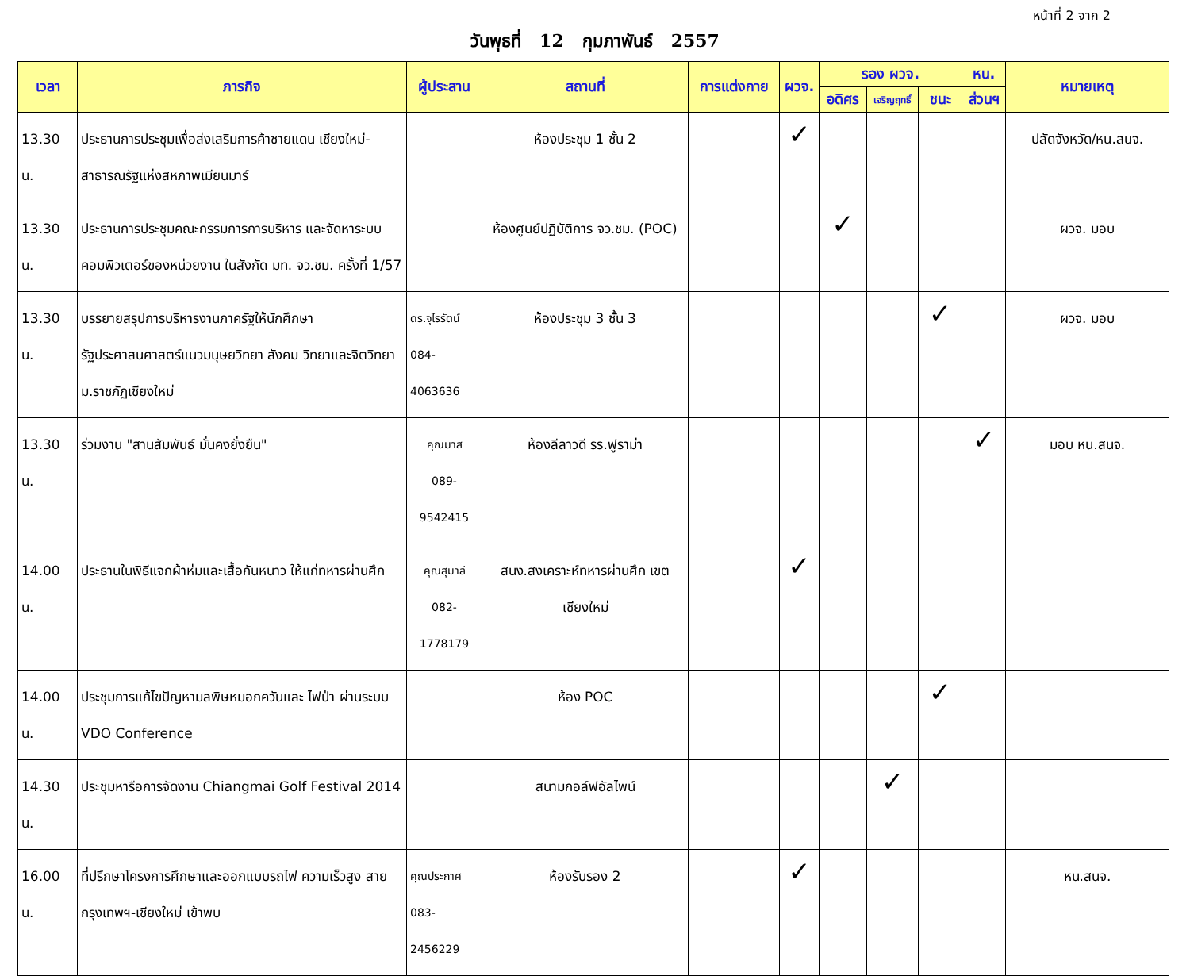หน้าที่ 2 จาก 2
วันพุธที่ 12 กุมภาพันธ์ 2557
| เวลา | ภารกิจ | ผู้ประสาน | สถานที่ | การแต่งกาย | ผวจ. | รอง ผวจ. | | | หน. | หมายเหตุ |
| --- | --- | --- | --- | --- | --- | --- | --- | --- | --- | --- |
| | | | | | | อดิศร | เจริญฤทธิ์ | ชนะ | ส่วนฯ | |
| 13.30 น. | ประธานการประชุมเพื่อส่งเสริมการค้าชายแดน เชียงใหม่-สาธารณรัฐแห่งสหภาพเมียนมาร์ | | ห้องประชุม 1 ชั้น 2 | | ✓ | | | | | ปลัดจังหวัด/หน.สนจ. |
| 13.30 น. | ประธานการประชุมคณะกรรมการการบริหาร และจัดหาระบบคอมพิวเตอร์ของหน่วยงาน ในสังกัด มท. จว.ชม. ครั้งที่ 1/57 | | ห้องศูนย์ปฏิบัติการ จว.ชม. (POC) | | | ✓ | | | | ผวจ. มอบ |
| 13.30 น. | บรรยายสรุปการบริหารงานภาครัฐให้นักศึกษา รัฐประศาสนศาสตร์แนวมนุษยวิทยา สังคม วิทยาและจิตวิทยา ม.ราชภัฏเชียงใหม่ | ดร.จุไรรัตน์ 084-4063636 | ห้องประชุม 3 ชั้น 3 | | | | | ✓ | | ผวจ. มอบ |
| 13.30 น. | ร่วมงาน "สานสัมพันธ์ มั่นคงยั่งยืน" | คุณมาส 089-9542415 | ห้องลีลาวดี รร.ฟูราม่า | | | | | | ✓ | มอบ หน.สนจ. |
| 14.00 น. | ประธานในพิธีแจกผ้าห่มและเสื้อกันหนาว ให้แก่ทหารผ่านศึก | คุณสุมาลี 082-1778179 | สนง.สงเคราะห์ทหารผ่านศึก เขตเชียงใหม่ | | ✓ | | | | | |
| 14.00 น. | ประชุมการแก้ไขปัญหามลพิษหมอกควันและ ไฟป่า ผ่านระบบ VDO Conference | | ห้อง POC | | | | | ✓ | | |
| 14.30 น. | ประชุมหารือการจัดงาน Chiangmai Golf Festival 2014 | | สนามกอล์ฟอัลไพน์ | | | | ✓ | | | |
| 16.00 น. | ที่ปรึกษาโครงการศึกษาและออกแบบรถไฟ ความเร็วสูง สายกรุงเทพฯ-เชียงใหม่ เข้าพบ | คุณประกาศ 083-2456229 | ห้องรับรอง 2 | | ✓ | | | | | หน.สนจ. |